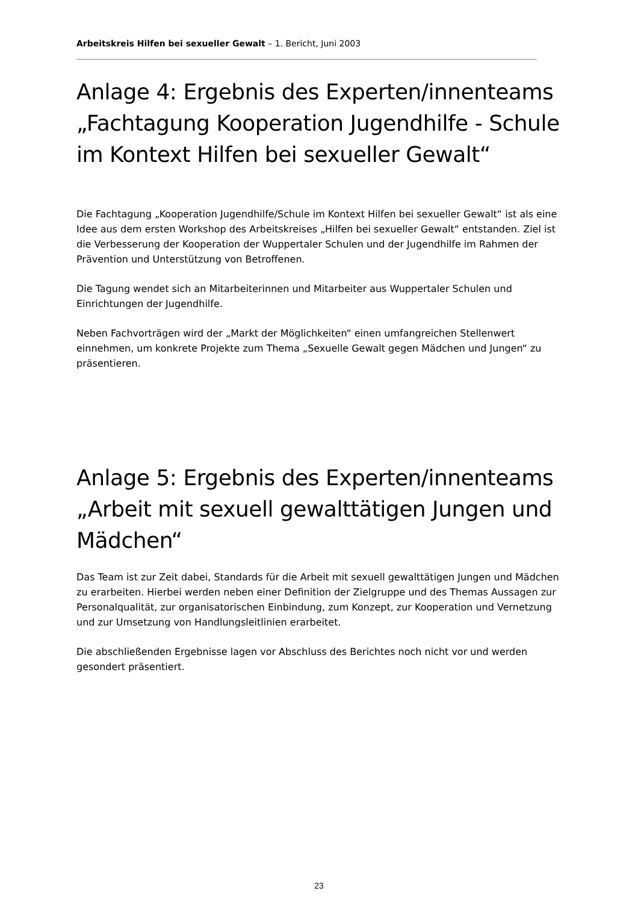Arbeitskreis Hilfen bei sexueller Gewalt – 1. Bericht, Juni 2003
Anlage 4: Ergebnis des Experten/innenteams „Fachtagung Kooperation Jugendhilfe - Schule im Kontext Hilfen bei sexueller Gewalt“
Die Fachtagung „Kooperation Jugendhilfe/Schule im Kontext Hilfen bei sexueller Gewalt“ ist als eine Idee aus dem ersten Workshop des Arbeitskreises „Hilfen bei sexueller Gewalt“ entstanden. Ziel ist die Verbesserung der Kooperation der Wuppertaler Schulen und der Jugendhilfe im Rahmen der Prävention und Unterstützung von Betroffenen.
Die Tagung wendet sich an Mitarbeiterinnen und Mitarbeiter aus Wuppertaler Schulen und Einrichtungen der Jugendhilfe.
Neben Fachvorträgen wird der „Markt der Möglichkeiten“ einen umfangreichen Stellenwert einnehmen, um konkrete Projekte zum Thema „Sexuelle Gewalt gegen Mädchen und Jungen“ zu präsentieren.
Anlage 5: Ergebnis des Experten/innenteams „Arbeit mit sexuell gewalttätigen Jungen und Mädchen“
Das Team ist zur Zeit dabei, Standards für die Arbeit mit sexuell gewalttätigen Jungen und Mädchen zu erarbeiten. Hierbei werden neben einer Definition der Zielgruppe und des Themas Aussagen zur Personalqualität, zur organisatorischen Einbindung, zum Konzept, zur Kooperation und Vernetzung und zur Umsetzung von Handlungsleitlinien erarbeitet.
Die abschließenden Ergebnisse lagen vor Abschluss des Berichtes noch nicht vor und werden gesondert präsentiert.
23